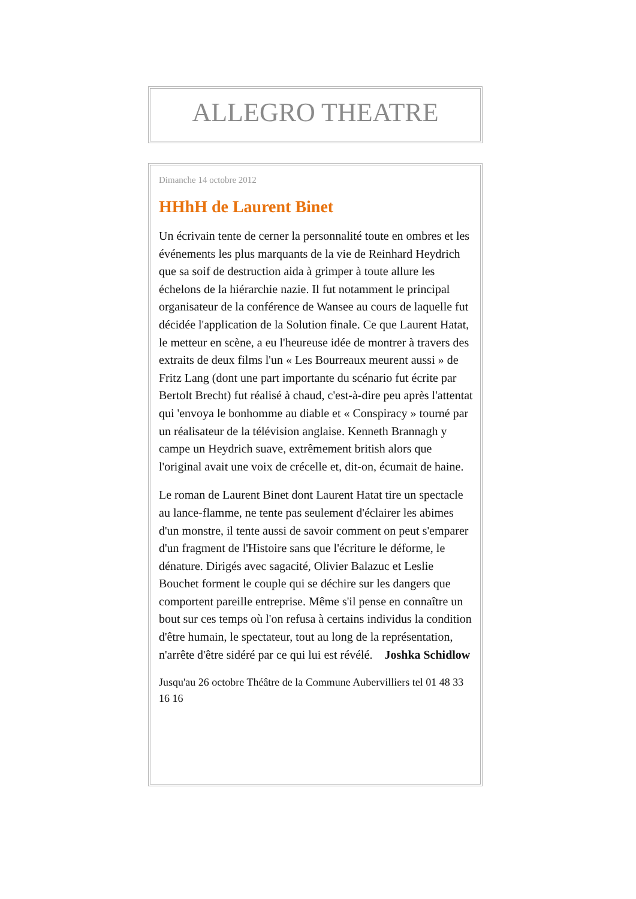ALLEGRO THEATRE
Dimanche 14 octobre 2012
HHhH de Laurent Binet
Un écrivain tente de cerner la personnalité toute en ombres et les événements les plus marquants de la vie de Reinhard Heydrich que sa soif de destruction aida à grimper à toute allure les échelons de la hiérarchie nazie. Il fut notamment le principal organisateur de la conférence de Wansee au cours de laquelle fut décidée l'application de la Solution finale. Ce que Laurent Hatat, le metteur en scène, a eu l'heureuse idée de montrer à travers des extraits de deux films l'un « Les Bourreaux meurent aussi » de Fritz Lang (dont une part importante du scénario fut écrite par Bertolt Brecht) fut réalisé à chaud, c'est-à-dire peu après l'attentat qui 'envoya le bonhomme au diable et « Conspiracy » tourné par un réalisateur de la télévision anglaise. Kenneth Brannagh y campe un Heydrich suave, extrêmement british alors que l'original avait une voix de crécelle et, dit-on, écumait de haine.
Le roman de Laurent Binet dont Laurent Hatat tire un spectacle au lance-flamme, ne tente pas seulement d'éclairer les abimes d'un monstre, il tente aussi de savoir comment on peut s'emparer d'un fragment de l'Histoire sans que l'écriture le déforme, le dénature. Dirigés avec sagacité, Olivier Balazuc et Leslie Bouchet forment le couple qui se déchire sur les dangers que comportent pareille entreprise. Même s'il pense en connaître un bout sur ces temps où l'on refusa à certains individus la condition d'être humain, le spectateur, tout au long de la représentation, n'arrête d'être sidéré par ce qui lui est révélé. Joshka Schidlow
Jusqu'au 26 octobre Théâtre de la Commune Aubervilliers tel 01 48 33 16 16